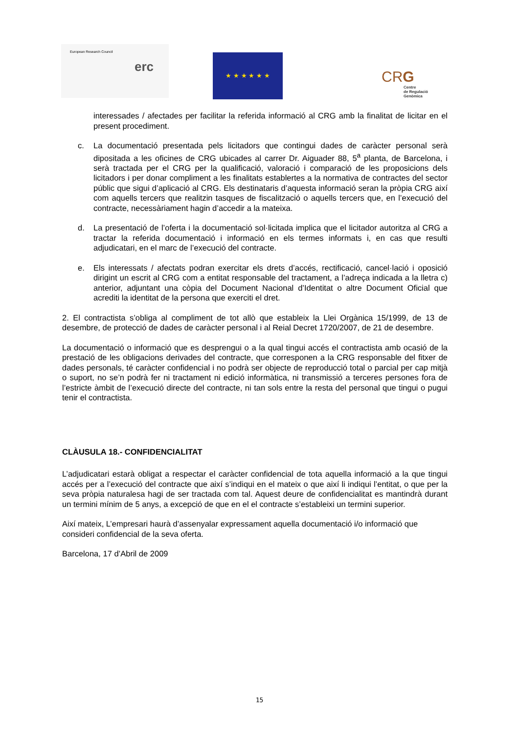European Research Council
erc
★ ★ ★ ★ ★ ★
CRG
Centre
de Regulació
Genòmica
interessades / afectades per facilitar la referida informació al CRG amb la finalitat de licitar en el present procediment.
c. La documentació presentada pels licitadors que contingui dades de caràcter personal serà dipositada a les oficines de CRG ubicades al carrer Dr. Aiguader 88, 5<sup>a</sup> planta, de Barcelona, i serà tractada per el CRG per la qualificació, valoració i comparació de les proposicions dels licitadors i per donar compliment a les finalitats establertes a la normativa de contractes del sector públic que sigui d’aplicació al CRG. Els destinataris d’aquesta informació seran la pròpia CRG així com aquells tercers que realitzin tasques de fiscalització o aquells tercers que, en l’execució del contracte, necessàriament hagin d’accedir a la mateixa.
d. La presentació de l’oferta i la documentació sol·licitada implica que el licitador autoritza al CRG a tractar la referida documentació i informació en els termes informats i, en cas que resulti adjudicatari, en el marc de l’execució del contracte.
e. Els interessats / afectats podran exercitar els drets d’accés, rectificació, cancel·lació i oposició dirigint un escrit al CRG com a entitat responsable del tractament, a l’adreça indicada a la lletra c) anterior, adjuntant una còpia del Document Nacional d’Identitat o altre Document Oficial que acrediti la identitat de la persona que exerciti el dret.
2. El contractista s’obliga al compliment de tot allò que estableix la Llei Orgànica 15/1999, de 13 de desembre, de protecció de dades de caràcter personal i al Reial Decret 1720/2007, de 21 de desembre.
La documentació o informació que es desprengui o a la qual tingui accés el contractista amb ocasió de la prestació de les obligacions derivades del contracte, que corresponen a la CRG responsable del fitxer de dades personals, té caràcter confidencial i no podrà ser objecte de reproducció total o parcial per cap mitjà o suport, no se’n podrà fer ni tractament ni edició informàtica, ni transmissió a terceres persones fora de l’estricte àmbit de l’execució directe del contracte, ni tan sols entre la resta del personal que tingui o pugui tenir el contractista.
CLÀUSULA 18.- CONFIDENCIALITAT
L’adjudicatari estarà obligat a respectar el caràcter confidencial de tota aquella informació a la que tingui accés per a l’execució del contracte que així s’indiqui en el mateix o que així li indiqui l’entitat, o que per la seva pròpia naturalesa hagi de ser tractada com tal. Aquest deure de confidencialitat es mantindrà durant un termini mínim de 5 anys, a excepció de que en el el contracte s’estableixi un termini superior.
Així mateix, L’empresari haurà d’assenyalar expressament aquella documentació i/o informació que consideri confidencial de la seva oferta.
Barcelona, 17 d’Abril de 2009
15